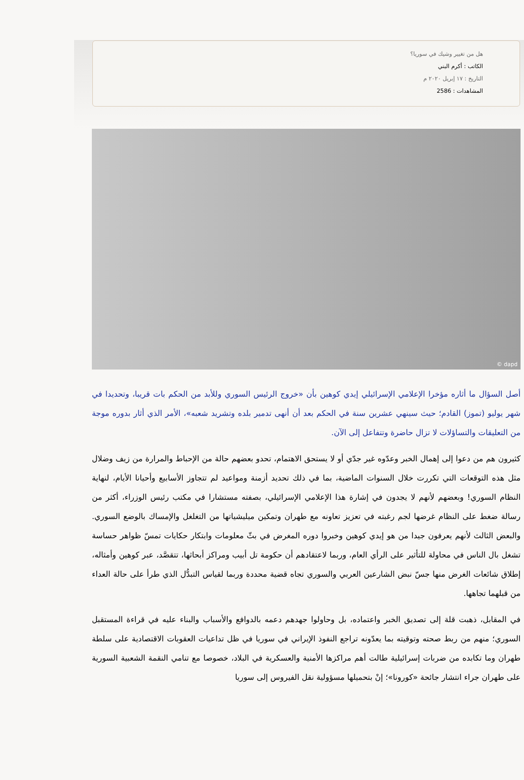هل من تغيير وشيك في سوريا؟
الكاتب : أكرم البني
التاريخ : ١٧ إبريل ٢٠٢٠ م
المشاهدات : 2586
© dapd
أصل السؤال ما أثاره مؤخرا الإعلامي الإسرائيلي إيدي كوهين بأن «خروج الرئيس السوري وللأبد من الحكم بات قريبا، وتحديدا في شهر يوليو (تموز) القادم؛ حيث سينهي عشرين سنة في الحكم بعد أن أنهى تدمير بلده وتشريد شعبه»، الأمر الذي أثار بدوره موجة من التعليقات والتساؤلات لا تزال حاضرة وتتفاعل إلى الآن.
كثيرون هم من دعوا إلى إهمال الخبر وعدّوه غير جدّي أو لا يستحق الاهتمام، تحدو بعضهم حالة من الإحباط والمرارة من زيف وضلال مثل هذه التوقعات التي تكررت خلال السنوات الماضية، بما في ذلك تحديد أزمنة ومواعيد لم تتجاوز الأسابيع وأحيانا الأيام، لنهاية النظام السوري! وبعضهم لأنهم لا يجدون في إشارة هذا الإعلامي الإسرائيلي، بصفته مستشارا في مكتب رئيس الوزراء، أكثر من رسالة ضغط على النظام غرضها لجم رغبته في تعزيز تعاونه مع طهران وتمكين ميليشياتها من التغلغل والإمساك بالوضع السوري. والبعض الثالث لأنهم يعرفون جيدا من هو إيدي كوهين وخبروا دوره المغرض في بثّ معلومات وابتكار حكايات تمسّ ظواهر حساسة تشغل بال الناس في محاولة للتأثير على الرأي العام، وربما لاعتقادهم أن حكومة تل أبيب ومراكز أبحاثها، تتقصَّد، عبر كوهين وأمثاله، إطلاق شائعات الغرض منها جسّ نبض الشارعين العربي والسوري تجاه قضية محددة وربما لقياس التبدُّل الذي طرأ على حالة العداء من قبلهما تجاهها.
في المقابل، ذهبت قلة إلى تصديق الخبر واعتماده، بل وحاولوا جهدهم دعمه بالدوافع والأسباب والبناء عليه في قراءة المستقبل السوري؛ منهم من ربط صحته وتوقيته بما يعدّونه تراجع النفوذ الإيراني في سوريا في ظل تداعيات العقوبات الاقتصادية على سلطة طهران وما تكابده من ضربات إسرائيلية طالت أهم مراكزها الأمنية والعسكرية في البلاد، خصوصا مع تنامي النقمة الشعبية السورية على طهران جراء انتشار جائحة «كورونا»؛ إنْ بتحميلها مسؤولية نقل الفيروس إلى سوريا